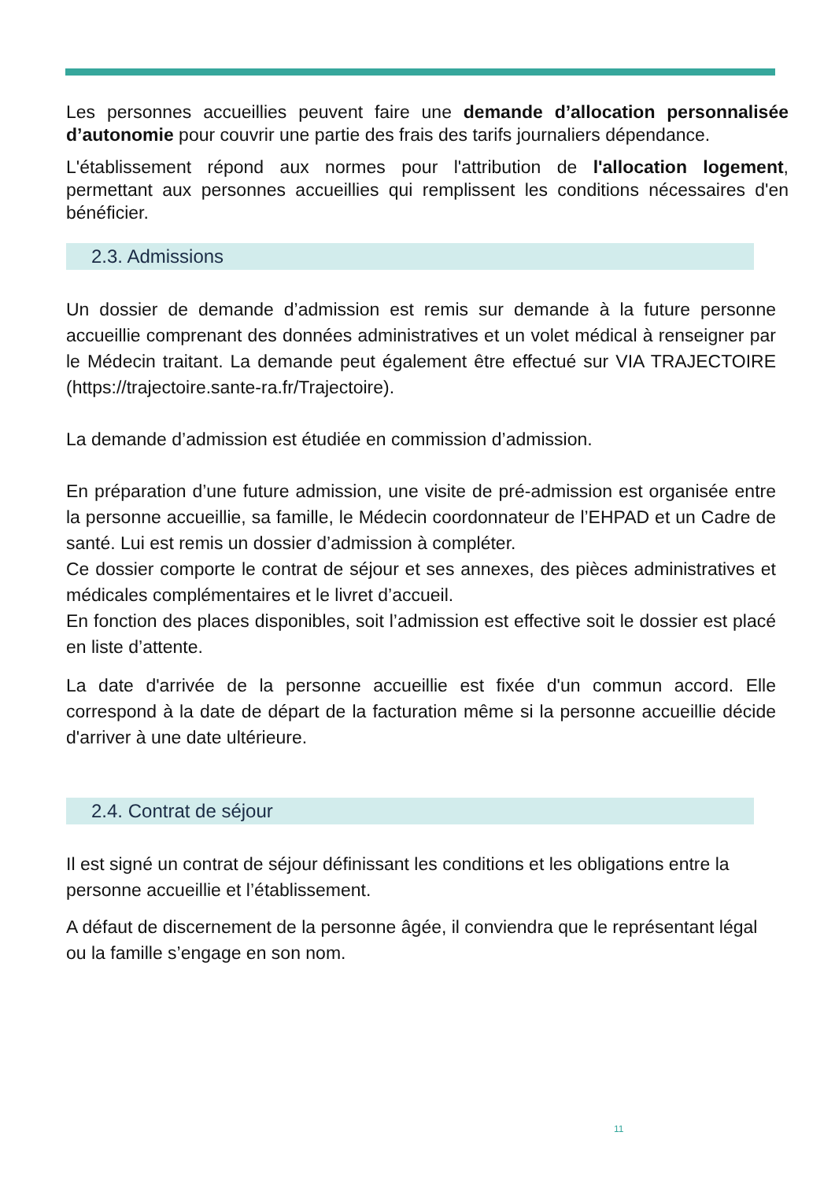Les personnes accueillies peuvent faire une demande d’allocation personnalisée d’autonomie pour couvrir une partie des frais des tarifs journaliers dépendance.
L'établissement répond aux normes pour l'attribution de l'allocation logement, permettant aux personnes accueillies qui remplissent les conditions nécessaires d'en bénéficier.
2.3. Admissions
Un dossier de demande d’admission est remis sur demande à la future personne accueillie comprenant des données administratives et un volet médical à renseigner par le Médecin traitant. La demande peut également être effectué sur VIA TRAJECTOIRE (https://trajectoire.sante-ra.fr/Trajectoire).
La demande d’admission est étudiée en commission d’admission.
En préparation d’une future admission, une visite de pré-admission est organisée entre la personne accueillie, sa famille, le Médecin coordonnateur de l’EHPAD et un Cadre de santé. Lui est remis un dossier d’admission à compléter.
Ce dossier comporte le contrat de séjour et ses annexes, des pièces administratives et médicales complémentaires et le livret d’accueil.
En fonction des places disponibles, soit l’admission est effective soit le dossier est placé en liste d’attente.
La date d'arrivée de la personne accueillie est fixée d'un commun accord. Elle correspond à la date de départ de la facturation même si la personne accueillie décide d'arriver à une date ultérieure.
2.4. Contrat de séjour
Il est signé un contrat de séjour définissant les conditions et les obligations entre la personne accueillie et l’établissement.
A défaut de discernement de la personne âgée, il conviendra que le représentant légal ou la famille s’engage en son nom.
11